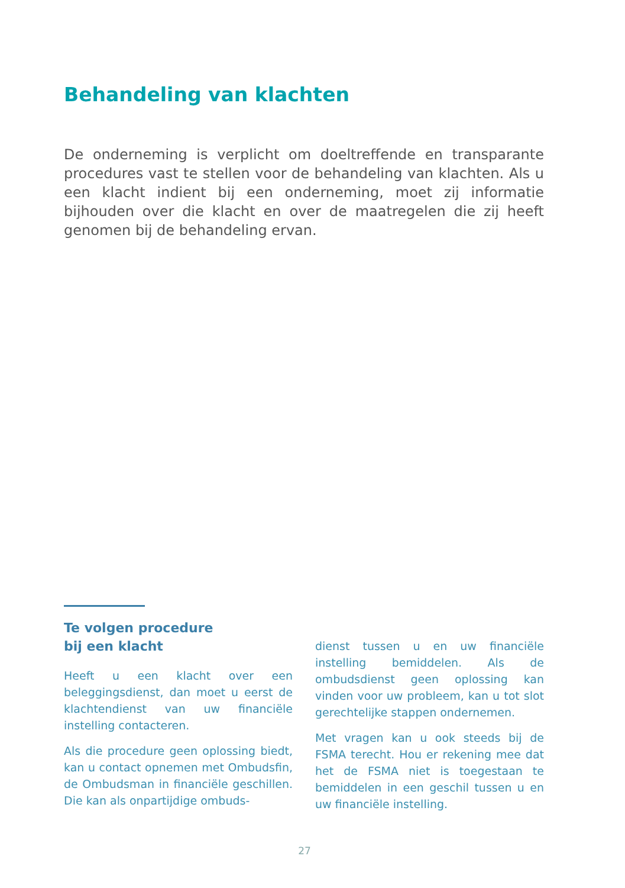Behandeling van klachten
De onderneming is verplicht om doeltreffende en transparante procedures vast te stellen voor de behandeling van klachten. Als u een klacht indient bij een onderneming, moet zij informatie bijhouden over die klacht en over de maatregelen die zij heeft genomen bij de behandeling ervan.
Te volgen procedure
bij een klacht
Heeft u een klacht over een beleggingsdienst, dan moet u eerst de klachtendienst van uw financiële instelling contacteren.
Als die procedure geen oplossing biedt, kan u contact opnemen met Ombudsfin, de Ombudsman in financiële geschillen. Die kan als onpartijdige ombuds-
dienst tussen u en uw financiële instelling bemiddelen. Als de ombudsdienst geen oplossing kan vinden voor uw probleem, kan u tot slot gerechtelijke stappen ondernemen.
Met vragen kan u ook steeds bij de FSMA terecht. Hou er rekening mee dat het de FSMA niet is toegestaan te bemiddelen in een geschil tussen u en uw financiële instelling.
27